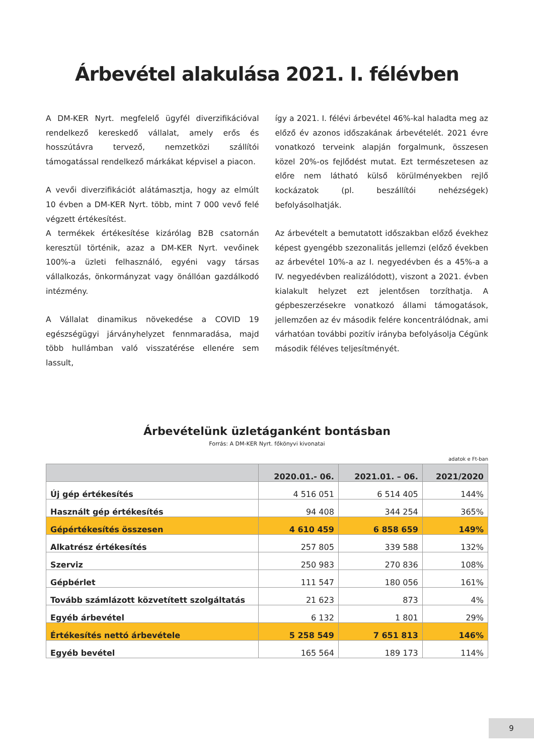Árbevétel alakulása 2021. I. félévben
A DM-KER Nyrt. megfelelő ügyfél diverzifikációval rendelkező kereskedő vállalat, amely erős és hosszútávra tervező, nemzetközi szállítói támogatással rendelkező márkákat képvisel a piacon.
A vevői diverzifikációt alátámasztja, hogy az elmúlt 10 évben a DM-KER Nyrt. több, mint 7 000 vevő felé végzett értékesítést.
A termékek értékesítése kizárólag B2B csatornán keresztül történik, azaz a DM-KER Nyrt. vevőinek 100%-a üzleti felhasználó, egyéni vagy társas vállalkozás, önkormányzat vagy önállóan gazdálkodó intézmény.
A Vállalat dinamikus növekedése a COVID 19 egészségügyi járványhelyzet fennmaradása, majd több hullámban való visszatérése ellenére sem lassult,
így a 2021. I. félévi árbevétel 46%-kal haladta meg az előző év azonos időszakának árbevételét. 2021 évre vonatkozó terveink alapján forgalmunk, összesen közel 20%-os fejlődést mutat. Ezt természetesen az előre nem látható külső körülményekben rejlő kockázatok (pl. beszállítói nehézségek) befolyásolhatják.
Az árbevételt a bemutatott időszakban előző évekhez képest gyengébb szezonalitás jellemzi (előző években az árbevétel 10%-a az I. negyedévben és a 45%-a a IV. negyedévben realizálódott), viszont a 2021. évben kialakult helyzet ezt jelentősen torzíthatja. A gépbeszerzésekre vonatkozó állami támogatások, jellemzően az év második felére koncentrálódnak, ami várhatóan további pozitív irányba befolyásolja Cégünk második féléves teljesítményét.
Árbevételünk üzletáganként bontásban
Forrás: A DM-KER Nyrt. főkönyvi kivonatai
adatok e Ft-ban
| | 2020.01.- 06. | 2021.01. – 06. | 2021/2020 |
| --- | --- | --- | --- |
| Új gép értékesítés | 4 516 051 | 6 514 405 | 144% |
| Használt gép értékesítés | 94 408 | 344 254 | 365% |
| Gépértékesítés összesen | 4 610 459 | 6 858 659 | 149% |
| Alkatrész értékesítés | 257 805 | 339 588 | 132% |
| Szerviz | 250 983 | 270 836 | 108% |
| Gépbérlet | 111 547 | 180 056 | 161% |
| Tovább számlázott közvetített szolgáltatás | 21 623 | 873 | 4% |
| Egyéb árbevétel | 6 132 | 1 801 | 29% |
| Értékesítés nettó árbevétele | 5 258 549 | 7 651 813 | 146% |
| Egyéb bevétel | 165 564 | 189 173 | 114% |
9